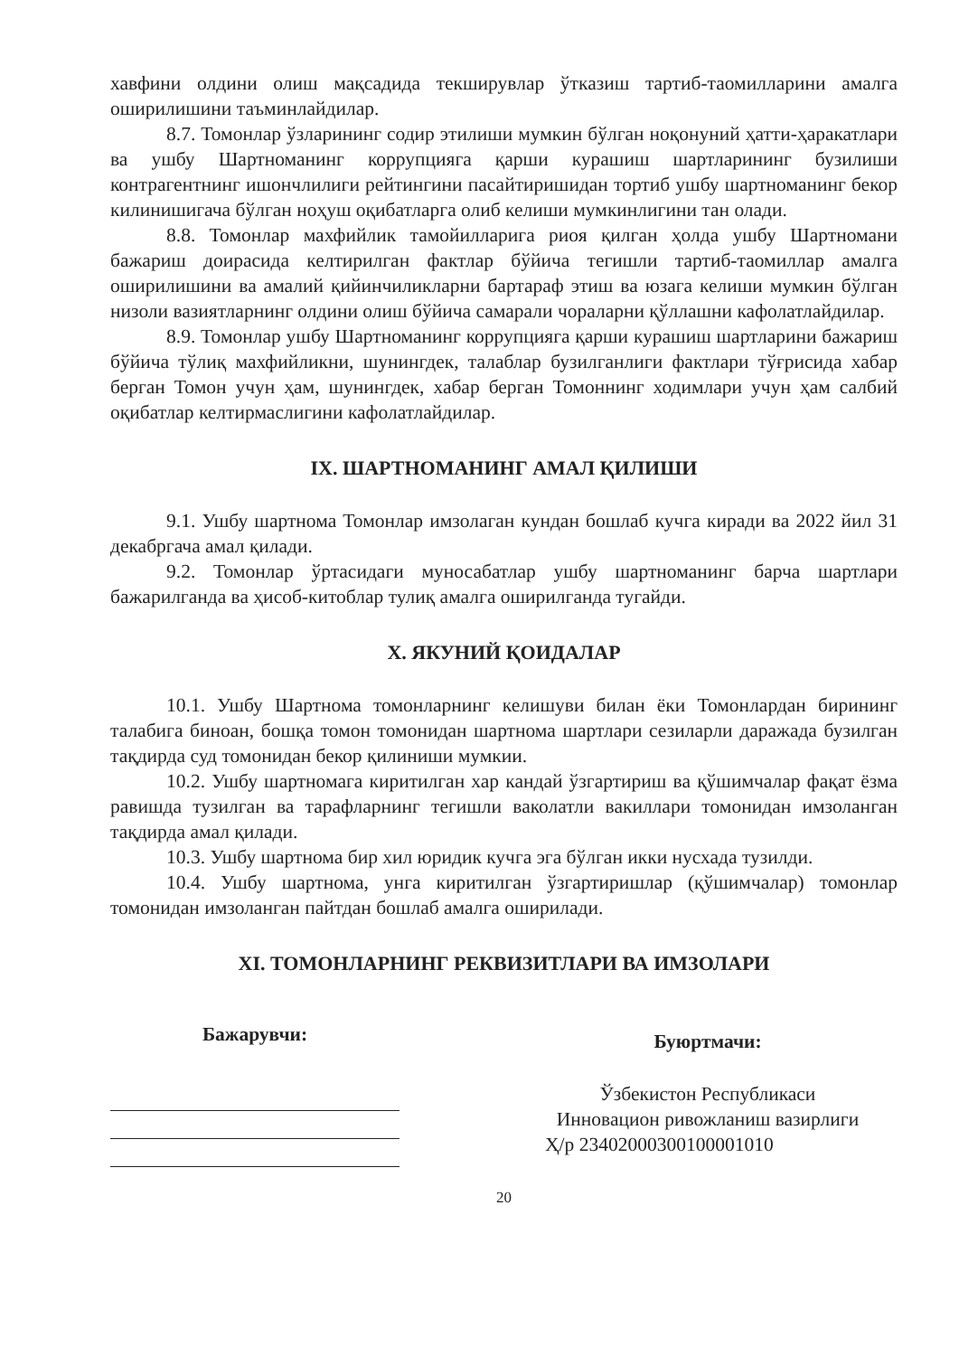хавфини олдини олиш мақсадида текширувлар ўтказиш тартиб-таомилларини амалга оширилишини таъминлайдилар.
8.7. Томонлар ўзларининг содир этилиши мумкин бўлган ноқонуний ҳатти-ҳаракатлари ва ушбу Шартноманинг коррупцияга қарши курашиш шартларининг бузилиши контрагентнинг ишончлилиги рейтингини пасайтиришидан тортиб ушбу шартноманинг бекор килинишигача бўлган ноҳуш оқибатларга олиб келиши мумкинлигини тан олади.
8.8. Томонлар махфийлик тамойилларига риоя қилган ҳолда ушбу Шартномани бажариш доирасида келтирилган фактлар бўйича тегишли тартиб-таомиллар амалга оширилишини ва амалий қийинчиликларни бартараф этиш ва юзага келиши мумкин бўлган низоли вазиятларнинг олдини олиш бўйича самарали чораларни қўллашни кафолатлайдилар.
8.9. Томонлар ушбу Шартноманинг коррупцияга қарши курашиш шартларини бажариш бўйича тўлиқ махфийликни, шунингдек, талаблар бузилганлиги фактлари тўғрисида хабар берган Томон учун ҳам, шунингдек, хабар берган Томоннинг ходимлари учун ҳам салбий оқибатлар келтирмаслигини кафолатлайдилар.
IX. ШАРТНОМАНИНГ АМАЛ ҚИЛИШИ
9.1. Ушбу шартнома Томонлар имзолаган кундан бошлаб кучга киради ва 2022 йил 31 декабргача амал қилади.
9.2. Томонлар ўртасидаги муносабатлар ушбу шартноманинг барча шартлари бажарилганда ва ҳисоб-китоблар тулиқ амалга оширилганда тугайди.
X. ЯКУНИЙ ҚОИДАЛАР
10.1. Ушбу Шартнома томонларнинг келишуви билан ёки Томонлардан бирининг талабига биноан, бошқа томон томонидан шартнома шартлари сезиларли даражада бузилган тақдирда суд томонидан бекор қилиниши мумкии.
10.2. Ушбу шартномага киритилган хар кандай ўзгартириш ва қўшимчалар фақат ёзма равишда тузилган ва тарафларнинг тегишли ваколатли вакиллари томонидан имзоланган тақдирда амал қилади.
10.3. Ушбу шартнома бир хил юридик кучга эга бўлган икки нусхада тузилди.
10.4. Ушбу шартнома, унга киритилган ўзгартиришлар (қўшимчалар) томонлар томонидан имзоланган пайтдан бошлаб амалга оширилади.
XI. ТОМОНЛАРНИНГ РЕКВИЗИТЛАРИ ВА ИМЗОЛАРИ
Бажарувчи:
Буюртмачи:
Ўзбекистон Республикаси
Инновацион ривожланиш вазирлиги
Ҳ/р 23402000300100001010
20